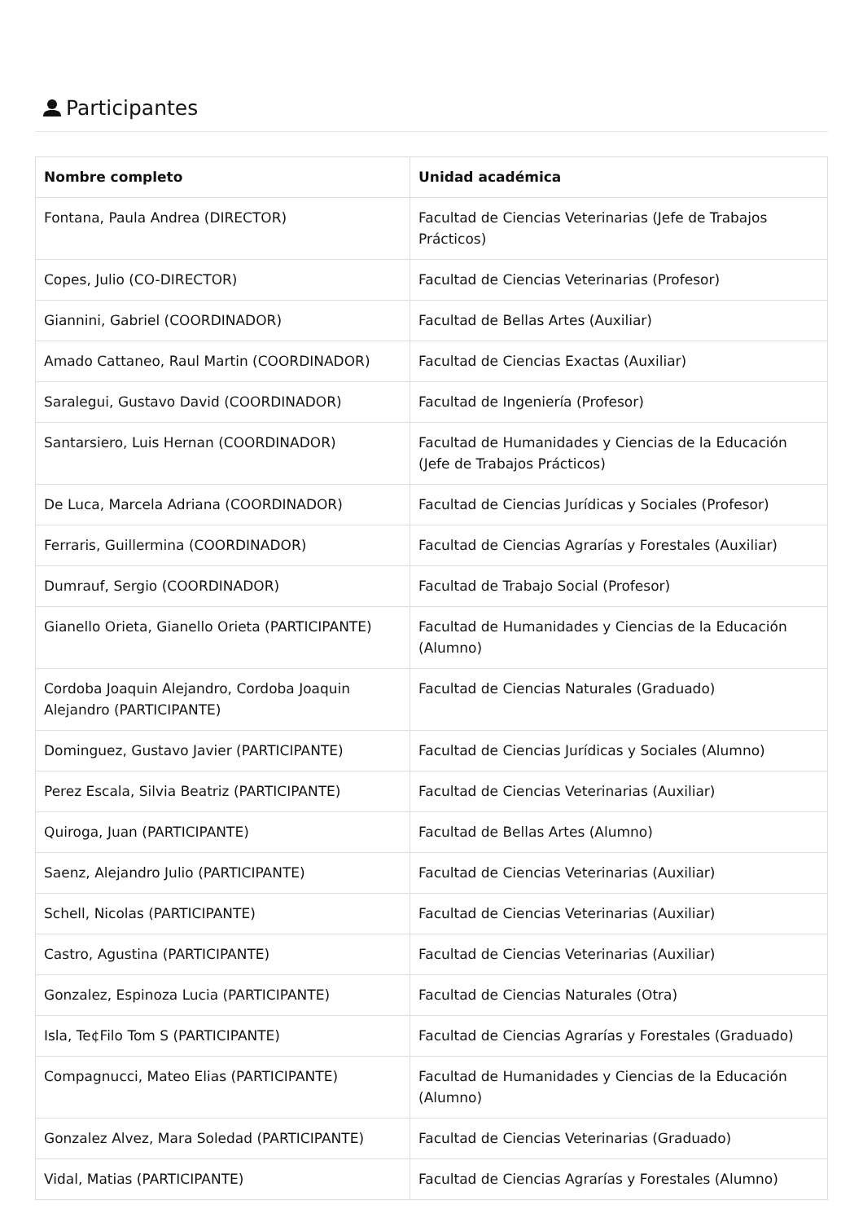Participantes
| Nombre completo | Unidad académica |
| --- | --- |
| Fontana, Paula Andrea (DIRECTOR) | Facultad de Ciencias Veterinarias (Jefe de Trabajos Prácticos) |
| Copes, Julio (CO-DIRECTOR) | Facultad de Ciencias Veterinarias (Profesor) |
| Giannini, Gabriel (COORDINADOR) | Facultad de Bellas Artes (Auxiliar) |
| Amado Cattaneo, Raul Martin (COORDINADOR) | Facultad de Ciencias Exactas (Auxiliar) |
| Saralegui, Gustavo David (COORDINADOR) | Facultad de Ingeniería (Profesor) |
| Santarsiero, Luis Hernan (COORDINADOR) | Facultad de Humanidades y Ciencias de la Educación (Jefe de Trabajos Prácticos) |
| De Luca, Marcela Adriana (COORDINADOR) | Facultad de Ciencias Jurídicas y Sociales (Profesor) |
| Ferraris, Guillermina (COORDINADOR) | Facultad de Ciencias Agrarías y Forestales (Auxiliar) |
| Dumrauf, Sergio (COORDINADOR) | Facultad de Trabajo Social (Profesor) |
| Gianello Orieta, Gianello Orieta (PARTICIPANTE) | Facultad de Humanidades y Ciencias de la Educación (Alumno) |
| Cordoba Joaquin Alejandro, Cordoba Joaquin Alejandro (PARTICIPANTE) | Facultad de Ciencias Naturales (Graduado) |
| Dominguez, Gustavo Javier (PARTICIPANTE) | Facultad de Ciencias Jurídicas y Sociales (Alumno) |
| Perez Escala, Silvia Beatriz (PARTICIPANTE) | Facultad de Ciencias Veterinarias (Auxiliar) |
| Quiroga, Juan (PARTICIPANTE) | Facultad de Bellas Artes (Alumno) |
| Saenz, Alejandro Julio (PARTICIPANTE) | Facultad de Ciencias Veterinarias (Auxiliar) |
| Schell, Nicolas (PARTICIPANTE) | Facultad de Ciencias Veterinarias (Auxiliar) |
| Castro, Agustina (PARTICIPANTE) | Facultad de Ciencias Veterinarias (Auxiliar) |
| Gonzalez, Espinoza Lucia (PARTICIPANTE) | Facultad de Ciencias Naturales (Otra) |
| Isla, Te¢Filo Tom S (PARTICIPANTE) | Facultad de Ciencias Agrarías y Forestales (Graduado) |
| Compagnucci, Mateo Elias (PARTICIPANTE) | Facultad de Humanidades y Ciencias de la Educación (Alumno) |
| Gonzalez Alvez, Mara Soledad (PARTICIPANTE) | Facultad de Ciencias Veterinarias (Graduado) |
| Vidal, Matias (PARTICIPANTE) | Facultad de Ciencias Agrarías y Forestales (Alumno) |